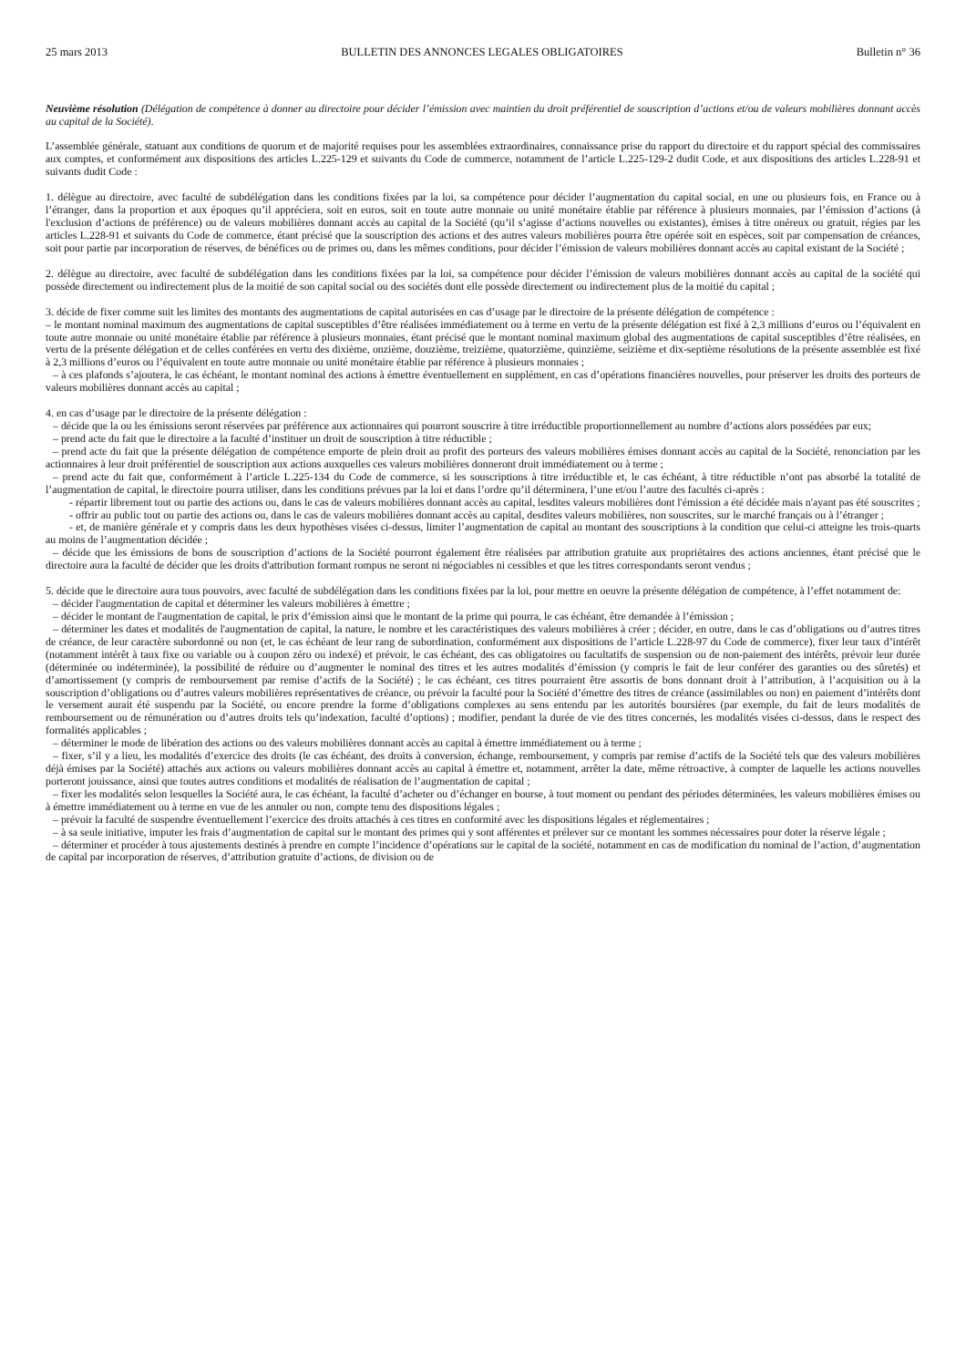25 mars 2013 BULLETIN DES ANNONCES LEGALES OBLIGATOIRES Bulletin n° 36
Neuvième résolution (Délégation de compétence à donner au directoire pour décider l’émission avec maintien du droit préférentiel de souscription d’actions et/ou de valeurs mobilières donnant accès au capital de la Société).
L’assemblée générale, statuant aux conditions de quorum et de majorité requises pour les assemblées extraordinaires, connaissance prise du rapport du directoire et du rapport spécial des commissaires aux comptes, et conformément aux dispositions des articles L.225-129 et suivants du Code de commerce, notamment de l’article L.225-129-2 dudit Code, et aux dispositions des articles L.228-91 et suivants dudit Code :
1. délègue au directoire, avec faculté de subdélégation dans les conditions fixées par la loi, sa compétence pour décider l’augmentation du capital social, en une ou plusieurs fois, en France ou à l’étranger, dans la proportion et aux époques qu’il appréciera, soit en euros, soit en toute autre monnaie ou unité monétaire établie par référence à plusieurs monnaies, par l’émission d’actions (à l'exclusion d’actions de préférence) ou de valeurs mobilières donnant accès au capital de la Société (qu’il s’agisse d’actions nouvelles ou existantes), émises à titre onéreux ou gratuit, régies par les articles L.228-91 et suivants du Code de commerce, étant précisé que la souscription des actions et des autres valeurs mobilières pourra être opérée soit en espèces, soit par compensation de créances, soit pour partie par incorporation de réserves, de bénéfices ou de primes ou, dans les mêmes conditions, pour décider l’émission de valeurs mobilières donnant accès au capital existant de la Société ;
2. délègue au directoire, avec faculté de subdélégation dans les conditions fixées par la loi, sa compétence pour décider l’émission de valeurs mobilières donnant accès au capital de la société qui possède directement ou indirectement plus de la moitié de son capital social ou des sociétés dont elle possède directement ou indirectement plus de la moitié du capital ;
3. décide de fixer comme suit les limites des montants des augmentations de capital autorisées en cas d’usage par le directoire de la présente délégation de compétence :
– le montant nominal maximum des augmentations de capital susceptibles d’être réalisées immédiatement ou à terme en vertu de la présente délégation est fixé à 2,3 millions d’euros ou l’équivalent en toute autre monnaie ou unité monétaire établie par référence à plusieurs monnaies, étant précisé que le montant nominal maximum global des augmentations de capital susceptibles d’être réalisées, en vertu de la présente délégation et de celles conférées en vertu des dixième, onzième, douzième, treizième, quatorzième, quinzième, seizième et dix-septième résolutions de la présente assemblée est fixé à 2,3 millions d’euros ou l’équivalent en toute autre monnaie ou unité monétaire établie par référence à plusieurs monnaies ;
– à ces plafonds s’ajoutera, le cas échéant, le montant nominal des actions à émettre éventuellement en supplément, en cas d’opérations financières nouvelles, pour préserver les droits des porteurs de valeurs mobilières donnant accès au capital ;
4. en cas d’usage par le directoire de la présente délégation :
– décide que la ou les émissions seront réservées par préférence aux actionnaires qui pourront souscrire à titre irréductible proportionnellement au nombre d’actions alors possédées par eux;
– prend acte du fait que le directoire a la faculté d’instituer un droit de souscription à titre réductible ;
– prend acte du fait que la présente délégation de compétence emporte de plein droit au profit des porteurs des valeurs mobilières émises donnant accès au capital de la Société, renonciation par les actionnaires à leur droit préférentiel de souscription aux actions auxquelles ces valeurs mobilières donneront droit immédiatement ou à terme ;
– prend acte du fait que, conformément à l’article L.225-134 du Code de commerce, si les souscriptions à titre irréductible et, le cas échéant, à titre réductible n’ont pas absorbé la totalité de l’augmentation de capital, le directoire pourra utiliser, dans les conditions prévues par la loi et dans l’ordre qu’il déterminera, l’une et/ou l’autre des facultés ci-après :
- répartir librement tout ou partie des actions ou, dans le cas de valeurs mobilières donnant accès au capital, lesdites valeurs mobilières dont l'émission a été décidée mais n'ayant pas été souscrites ;
- offrir au public tout ou partie des actions ou, dans le cas de valeurs mobilières donnant accès au capital, desdites valeurs mobilières, non souscrites, sur le marché français ou à l’étranger ;
- et, de manière générale et y compris dans les deux hypothèses visées ci-dessus, limiter l’augmentation de capital au montant des souscriptions à la condition que celui-ci atteigne les trois-quarts au moins de l’augmentation décidée ;
– décide que les émissions de bons de souscription d’actions de la Société pourront également être réalisées par attribution gratuite aux propriétaires des actions anciennes, étant précisé que le directoire aura la faculté de décider que les droits d'attribution formant rompus ne seront ni négociables ni cessibles et que les titres correspondants seront vendus ;
5. décide que le directoire aura tous pouvoirs, avec faculté de subdélégation dans les conditions fixées par la loi, pour mettre en oeuvre la présente délégation de compétence, à l’effet notamment de:
– décider l'augmentation de capital et déterminer les valeurs mobilières à émettre ;
– décider le montant de l'augmentation de capital, le prix d’émission ainsi que le montant de la prime qui pourra, le cas échéant, être demandée à l’émission ;
– déterminer les dates et modalités de l'augmentation de capital, la nature, le nombre et les caractéristiques des valeurs mobilières à créer ; décider, en outre, dans le cas d’obligations ou d’autres titres de créance, de leur caractère subordonné ou non (et, le cas échéant de leur rang de subordination, conformément aux dispositions de l’article L.228-97 du Code de commerce), fixer leur taux d’intérêt (notamment intérêt à taux fixe ou variable ou à coupon zéro ou indexé) et prévoir, le cas échéant, des cas obligatoires ou facultatifs de suspension ou de non-paiement des intérêts, prévoir leur durée (déterminée ou indéterminée), la possibilité de réduire ou d’augmenter le nominal des titres et les autres modalités d’émission (y compris le fait de leur conférer des garanties ou des sûretés) et d’amortissement (y compris de remboursement par remise d’actifs de la Société) ; le cas échéant, ces titres pourraient être assortis de bons donnant droit à l’attribution, à l’acquisition ou à la souscription d’obligations ou d’autres valeurs mobilières représentatives de créance, ou prévoir la faculté pour la Société d’émettre des titres de créance (assimilables ou non) en paiement d’intérêts dont le versement aurait été suspendu par la Société, ou encore prendre la forme d’obligations complexes au sens entendu par les autorités boursières (par exemple, du fait de leurs modalités de remboursement ou de rémunération ou d’autres droits tels qu’indexation, faculté d’options) ; modifier, pendant la durée de vie des titres concernés, les modalités visées ci-dessus, dans le respect des formalités applicables ;
– déterminer le mode de libération des actions ou des valeurs mobilières donnant accès au capital à émettre immédiatement ou à terme ;
– fixer, s’il y a lieu, les modalités d’exercice des droits (le cas échéant, des droits à conversion, échange, remboursement, y compris par remise d’actifs de la Société tels que des valeurs mobilières déjà émises par la Société) attachés aux actions ou valeurs mobilières donnant accès au capital à émettre et, notamment, arrêter la date, même rétroactive, à compter de laquelle les actions nouvelles porteront jouissance, ainsi que toutes autres conditions et modalités de réalisation de l’augmentation de capital ;
– fixer les modalités selon lesquelles la Société aura, le cas échéant, la faculté d’acheter ou d’échanger en bourse, à tout moment ou pendant des périodes déterminées, les valeurs mobilières émises ou à émettre immédiatement ou à terme en vue de les annuler ou non, compte tenu des dispositions légales ;
– prévoir la faculté de suspendre éventuellement l’exercice des droits attachés à ces titres en conformité avec les dispositions légales et réglementaires ;
– à sa seule initiative, imputer les frais d’augmentation de capital sur le montant des primes qui y sont afférentes et prélever sur ce montant les sommes nécessaires pour doter la réserve légale ;
– déterminer et procéder à tous ajustements destinés à prendre en compte l’incidence d’opérations sur le capital de la société, notamment en cas de modification du nominal de l’action, d’augmentation de capital par incorporation de réserves, d’attribution gratuite d’actions, de division ou de